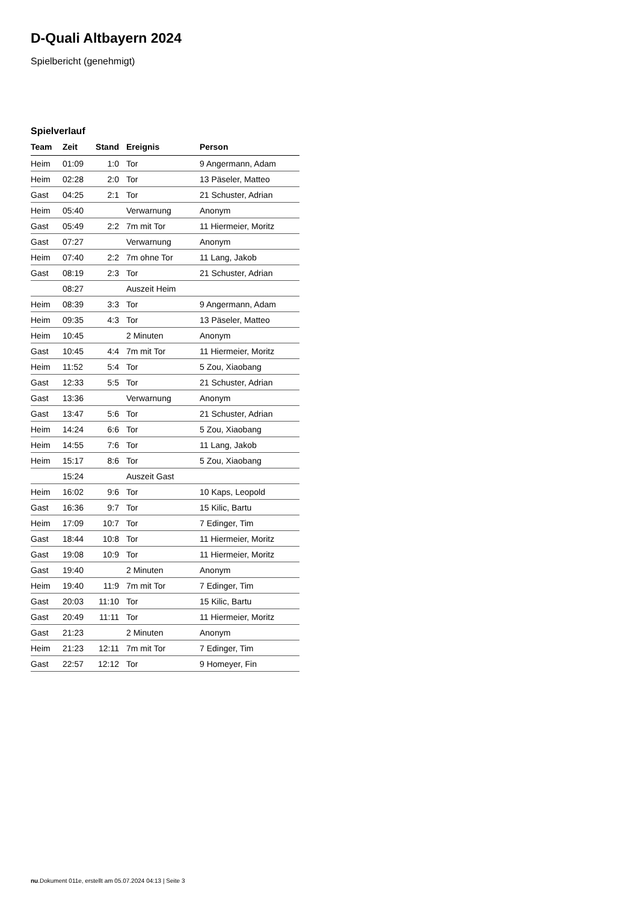D-Quali Altbayern 2024
Spielbericht (genehmigt)
Spielverlauf
| Team | Zeit | Stand | Ereignis | Person |
| --- | --- | --- | --- | --- |
| Heim | 01:09 | 1:0 | Tor | 9 Angermann, Adam |
| Heim | 02:28 | 2:0 | Tor | 13 Päseler, Matteo |
| Gast | 04:25 | 2:1 | Tor | 21 Schuster, Adrian |
| Heim | 05:40 | | Verwarnung | Anonym |
| Gast | 05:49 | 2:2 | 7m mit Tor | 11 Hiermeier, Moritz |
| Gast | 07:27 | | Verwarnung | Anonym |
| Heim | 07:40 | 2:2 | 7m ohne Tor | 11 Lang, Jakob |
| Gast | 08:19 | 2:3 | Tor | 21 Schuster, Adrian |
| | 08:27 | | Auszeit Heim | |
| Heim | 08:39 | 3:3 | Tor | 9 Angermann, Adam |
| Heim | 09:35 | 4:3 | Tor | 13 Päseler, Matteo |
| Heim | 10:45 | | 2 Minuten | Anonym |
| Gast | 10:45 | 4:4 | 7m mit Tor | 11 Hiermeier, Moritz |
| Heim | 11:52 | 5:4 | Tor | 5 Zou, Xiaobang |
| Gast | 12:33 | 5:5 | Tor | 21 Schuster, Adrian |
| Gast | 13:36 | | Verwarnung | Anonym |
| Gast | 13:47 | 5:6 | Tor | 21 Schuster, Adrian |
| Heim | 14:24 | 6:6 | Tor | 5 Zou, Xiaobang |
| Heim | 14:55 | 7:6 | Tor | 11 Lang, Jakob |
| Heim | 15:17 | 8:6 | Tor | 5 Zou, Xiaobang |
| | 15:24 | | Auszeit Gast | |
| Heim | 16:02 | 9:6 | Tor | 10 Kaps, Leopold |
| Gast | 16:36 | 9:7 | Tor | 15 Kilic, Bartu |
| Heim | 17:09 | 10:7 | Tor | 7 Edinger, Tim |
| Gast | 18:44 | 10:8 | Tor | 11 Hiermeier, Moritz |
| Gast | 19:08 | 10:9 | Tor | 11 Hiermeier, Moritz |
| Gast | 19:40 | | 2 Minuten | Anonym |
| Heim | 19:40 | 11:9 | 7m mit Tor | 7 Edinger, Tim |
| Gast | 20:03 | 11:10 | Tor | 15 Kilic, Bartu |
| Gast | 20:49 | 11:11 | Tor | 11 Hiermeier, Moritz |
| Gast | 21:23 | | 2 Minuten | Anonym |
| Heim | 21:23 | 12:11 | 7m mit Tor | 7 Edinger, Tim |
| Gast | 22:57 | 12:12 | Tor | 9 Homeyer, Fin |
nu.Dokument 011e, erstellt am 05.07.2024 04:13 | Seite 3